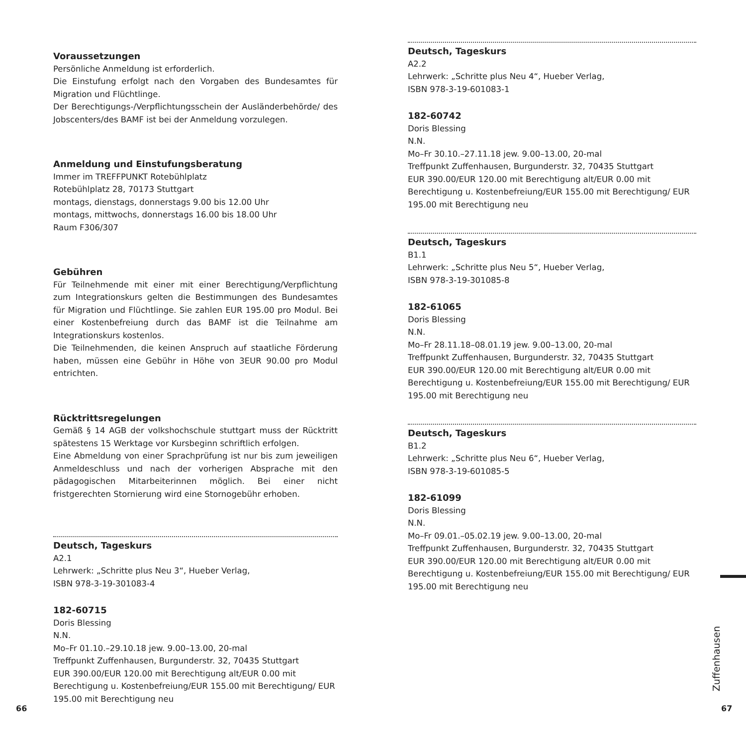Voraussetzungen
Persönliche Anmeldung ist erforderlich.
Die Einstufung erfolgt nach den Vorgaben des Bundesamtes für Migration und Flüchtlinge.
Der Berechtigungs-/Verpflichtungsschein der Ausländerbehörde/ des Jobscenters/des BAMF ist bei der Anmeldung vorzulegen.
Anmeldung und Einstufungsberatung
Immer im TREFFPUNKT Rotebühlplatz
Rotebühlplatz 28, 70173 Stuttgart
montags, dienstags, donnerstags 9.00 bis 12.00 Uhr
montags, mittwochs, donnerstags 16.00 bis 18.00 Uhr
Raum F306/307
Gebühren
Für Teilnehmende mit einer mit einer Berechtigung/Verpflichtung zum Integrationskurs gelten die Bestimmungen des Bundesamtes für Migration und Flüchtlinge. Sie zahlen EUR 195.00 pro Modul. Bei einer Kostenbefreiung durch das BAMF ist die Teilnahme am Integrationskurs kostenlos.
Die Teilnehmenden, die keinen Anspruch auf staatliche Förderung haben, müssen eine Gebühr in Höhe von 3EUR 90.00 pro Modul entrichten.
Rücktrittsregelungen
Gemäß § 14 AGB der volkshochschule stuttgart muss der Rücktritt spätestens 15 Werktage vor Kursbeginn schriftlich erfolgen.
Eine Abmeldung von einer Sprachprüfung ist nur bis zum jeweiligen Anmeldeschluss und nach der vorherigen Absprache mit den pädagogischen Mitarbeiterinnen möglich. Bei einer nicht fristgerechten Stornierung wird eine Stornogebühr erhoben.
Deutsch, Tageskurs
A2.1
Lehrwerk: „Schritte plus Neu 3“, Hueber Verlag,
ISBN 978-3-19-301083-4
182-60715
Doris Blessing
N.N.
Mo–Fr 01.10.–29.10.18 jew. 9.00–13.00, 20-mal
Treffpunkt Zuffenhausen, Burgunderstr. 32, 70435 Stuttgart
EUR 390.00/EUR 120.00 mit Berechtigung alt/EUR 0.00 mit Berechtigung u. Kostenbefreiung/EUR 155.00 mit Berechtigung/ EUR 195.00 mit Berechtigung neu
Deutsch, Tageskurs
A2.2
Lehrwerk: „Schritte plus Neu 4“, Hueber Verlag,
ISBN 978-3-19-601083-1
182-60742
Doris Blessing
N.N.
Mo–Fr 30.10.–27.11.18 jew. 9.00–13.00, 20-mal
Treffpunkt Zuffenhausen, Burgunderstr. 32, 70435 Stuttgart
EUR 390.00/EUR 120.00 mit Berechtigung alt/EUR 0.00 mit Berechtigung u. Kostenbefreiung/EUR 155.00 mit Berechtigung/ EUR 195.00 mit Berechtigung neu
Deutsch, Tageskurs
B1.1
Lehrwerk: „Schritte plus Neu 5“, Hueber Verlag,
ISBN 978-3-19-301085-8
182-61065
Doris Blessing
N.N.
Mo–Fr 28.11.18–08.01.19 jew. 9.00–13.00, 20-mal
Treffpunkt Zuffenhausen, Burgunderstr. 32, 70435 Stuttgart
EUR 390.00/EUR 120.00 mit Berechtigung alt/EUR 0.00 mit Berechtigung u. Kostenbefreiung/EUR 155.00 mit Berechtigung/ EUR 195.00 mit Berechtigung neu
Deutsch, Tageskurs
B1.2
Lehrwerk: „Schritte plus Neu 6“, Hueber Verlag,
ISBN 978-3-19-601085-5
182-61099
Doris Blessing
N.N.
Mo–Fr 09.01.–05.02.19 jew. 9.00–13.00, 20-mal
Treffpunkt Zuffenhausen, Burgunderstr. 32, 70435 Stuttgart
EUR 390.00/EUR 120.00 mit Berechtigung alt/EUR 0.00 mit Berechtigung u. Kostenbefreiung/EUR 155.00 mit Berechtigung/ EUR 195.00 mit Berechtigung neu
Zuffenhausen
66 67